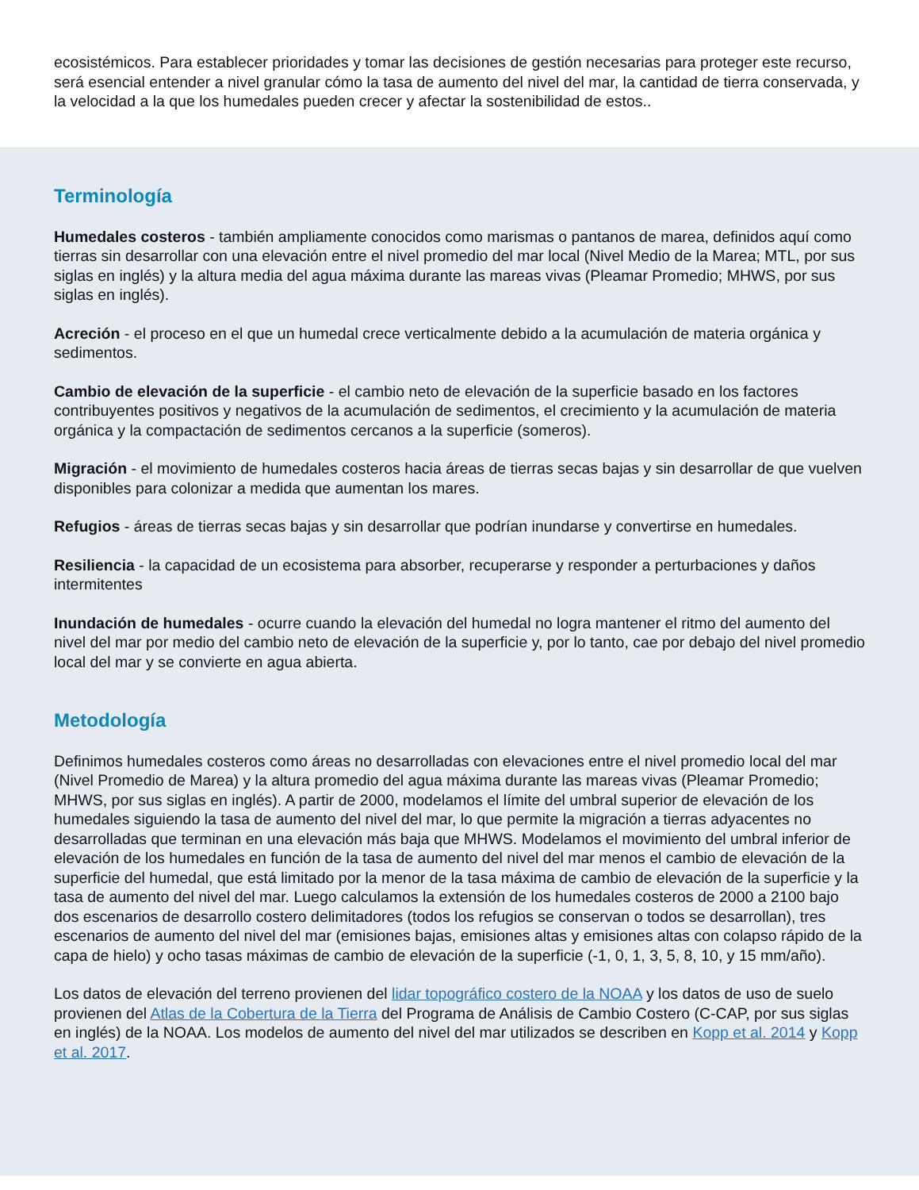ecosistémicos. Para establecer prioridades y tomar las decisiones de gestión necesarias para proteger este recurso, será esencial entender a nivel granular cómo la tasa de aumento del nivel del mar, la cantidad de tierra conservada, y la velocidad a la que los humedales pueden crecer y afectar la sostenibilidad de estos..
Terminología
Humedales costeros - también ampliamente conocidos como marismas o pantanos de marea, definidos aquí como tierras sin desarrollar con una elevación entre el nivel promedio del mar local (Nivel Medio de la Marea; MTL, por sus siglas en inglés) y la altura media del agua máxima durante las mareas vivas (Pleamar Promedio; MHWS, por sus siglas en inglés).
Acreción - el proceso en el que un humedal crece verticalmente debido a la acumulación de materia orgánica y sedimentos.
Cambio de elevación de la superficie - el cambio neto de elevación de la superficie basado en los factores contribuyentes positivos y negativos de la acumulación de sedimentos, el crecimiento y la acumulación de materia orgánica y la compactación de sedimentos cercanos a la superficie (someros).
Migración - el movimiento de humedales costeros hacia áreas de tierras secas bajas y sin desarrollar de que vuelven disponibles para colonizar a medida que aumentan los mares.
Refugios - áreas de tierras secas bajas y sin desarrollar que podrían inundarse y convertirse en humedales.
Resiliencia - la capacidad de un ecosistema para absorber, recuperarse y responder a perturbaciones y daños intermitentes
Inundación de humedales - ocurre cuando la elevación del humedal no logra mantener el ritmo del aumento del nivel del mar por medio del cambio neto de elevación de la superficie y, por lo tanto, cae por debajo del nivel promedio local del mar y se convierte en agua abierta.
Metodología
Definimos humedales costeros como áreas no desarrolladas con elevaciones entre el nivel promedio local del mar (Nivel Promedio de Marea) y la altura promedio del agua máxima durante las mareas vivas (Pleamar Promedio; MHWS, por sus siglas en inglés). A partir de 2000, modelamos el límite del umbral superior de elevación de los humedales siguiendo la tasa de aumento del nivel del mar, lo que permite la migración a tierras adyacentes no desarrolladas que terminan en una elevación más baja que MHWS. Modelamos el movimiento del umbral inferior de elevación de los humedales en función de la tasa de aumento del nivel del mar menos el cambio de elevación de la superficie del humedal, que está limitado por la menor de la tasa máxima de cambio de elevación de la superficie y la tasa de aumento del nivel del mar. Luego calculamos la extensión de los humedales costeros de 2000 a 2100 bajo dos escenarios de desarrollo costero delimitadores (todos los refugios se conservan o todos se desarrollan), tres escenarios de aumento del nivel del mar (emisiones bajas, emisiones altas y emisiones altas con colapso rápido de la capa de hielo) y ocho tasas máximas de cambio de elevación de la superficie (-1, 0, 1, 3, 5, 8, 10, y 15 mm/año).
Los datos de elevación del terreno provienen del lidar topográfico costero de la NOAA y los datos de uso de suelo provienen del Atlas de la Cobertura de la Tierra del Programa de Análisis de Cambio Costero (C-CAP, por sus siglas en inglés) de la NOAA. Los modelos de aumento del nivel del mar utilizados se describen en Kopp et al. 2014 y Kopp et al. 2017.